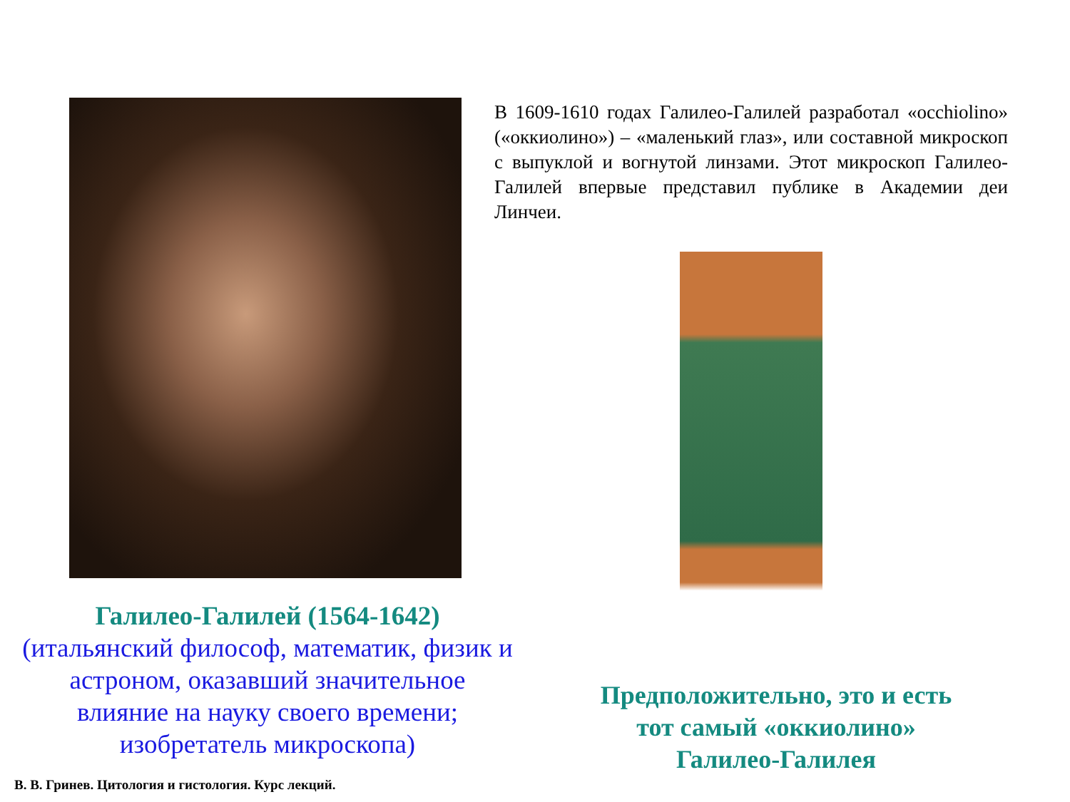Галилео-Галилей (1564-1642)
(итальянский философ, математик, физик и
астроном, оказавший значительное
влияние на науку своего времени;
изобретатель микроскопа)
В 1609-1610 годах Галилео-Галилей разработал «occhiolino» («оккиолино») – «маленький глаз», или составной микроскоп с выпуклой и вогнутой линзами. Этот микроскоп Галилео-Галилей впервые представил публике в Академии деи Линчеи.
Предположительно, это и есть
тот самый «оккиолино»
Галилео-Галилея
В. В. Гринев. Цитология и гистология. Курс лекций.